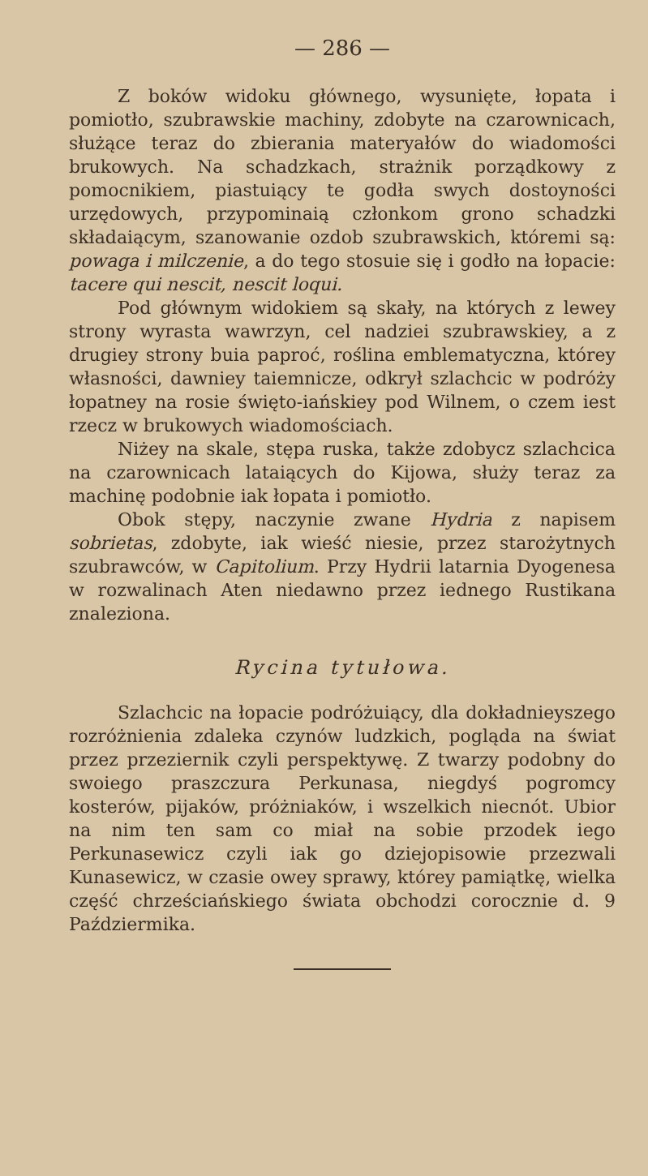— 286 —
Z boków widoku głównego, wysunięte, łopata i pomiotło, szubrawskie machiny, zdobyte na czarownicach, służące teraz do zbierania materyałów do wiadomości brukowych. Na schadzkach, strażnik porządkowy z pomocnikiem, piastuiący te godła swych dostoyności urzędowych, przypominaią członkom grono schadzki składaiącym, szanowanie ozdob szubrawskich, któremi są: powaga i milczenie, a do tego stosuie się i godło na łopacie: tacere qui nescit, nescit loqui.
Pod głównym widokiem są skały, na których z lewey strony wyrasta wawrzyn, cel nadziei szubrawskiey, a z drugiey strony buia paproć, roślina emblematyczna, którey własności, dawniey taiemnicze, odkrył szlachcic w podróży łopatney na rosie święto-iańskiey pod Wilnem, o czem iest rzecz w brukowych wiadomościach.
Niżey na skale, stępa ruska, także zdobycz szlachcica na czarownicach lataiących do Kijowa, służy teraz za machinę podobnie iak łopata i pomiotło.
Obok stępy, naczynie zwane Hydria z napisem sobrietas, zdobyte, iak wieść niesie, przez starożytnych szubrawców, w Capitolium. Przy Hydrii latarnia Dyogenesa w rozwalinach Aten niedawno przez iednego Rustikana znaleziona.
Rycina tytułowa.
Szlachcic na łopacie podróżuiący, dla dokładnieyszego rozróżnienia zdaleka czynów ludzkich, pogląda na świat przez przeziernik czyli perspektywę. Z twarzy podobny do swoiego praszczura Perkunasa, niegdyś pogromcy kosterów, pijaków, próżniaków, i wszelkich niecnót. Ubior na nim ten sam co miał na sobie przodek iego Perkunasewicz czyli iak go dziejopisowie przezwali Kunasewicz, w czasie owey sprawy, którey pamiątkę, wielka część chrześciańskiego świata obchodzi corocznie d. 9 Paździermika.